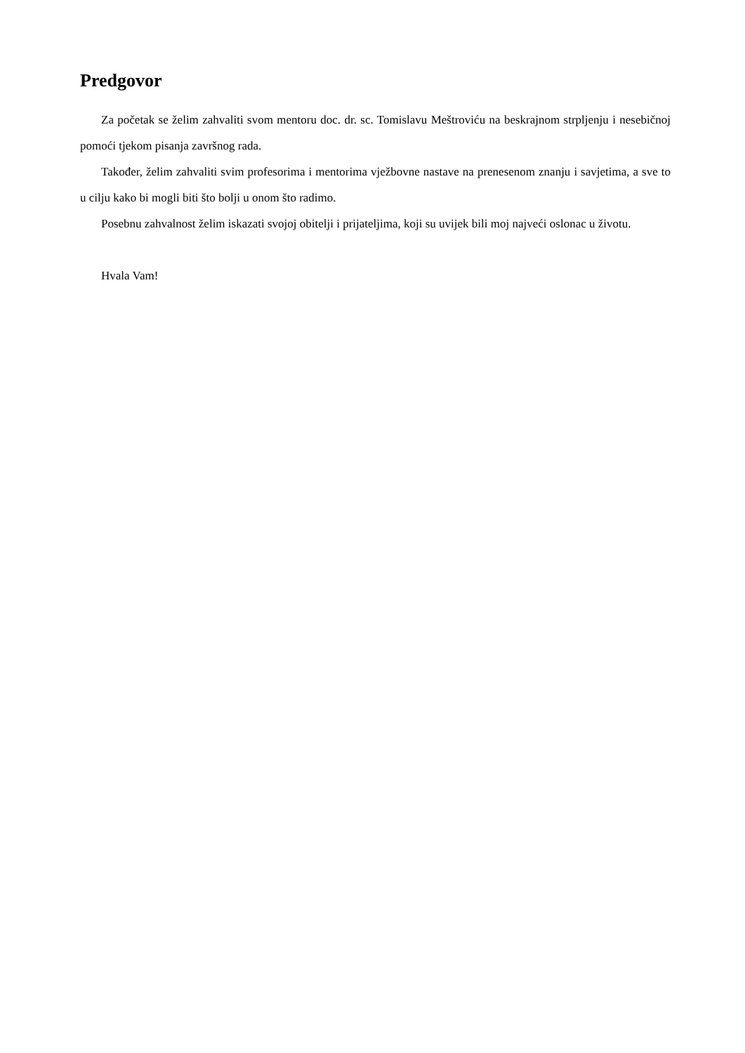Predgovor
Za početak se želim zahvaliti svom mentoru doc. dr. sc. Tomislavu Meštroviću na beskrajnom strpljenju i nesebičnoj pomoći tjekom pisanja završnog rada.
Također, želim zahvaliti svim profesorima i mentorima vježbovne nastave na prenesenom znanju i savjetima, a sve to u cilju kako bi mogli biti što bolji u onom što radimo.
Posebnu zahvalnost želim iskazati svojoj obitelji i prijateljima, koji su uvijek bili moj najveći oslonac u životu.
Hvala Vam!